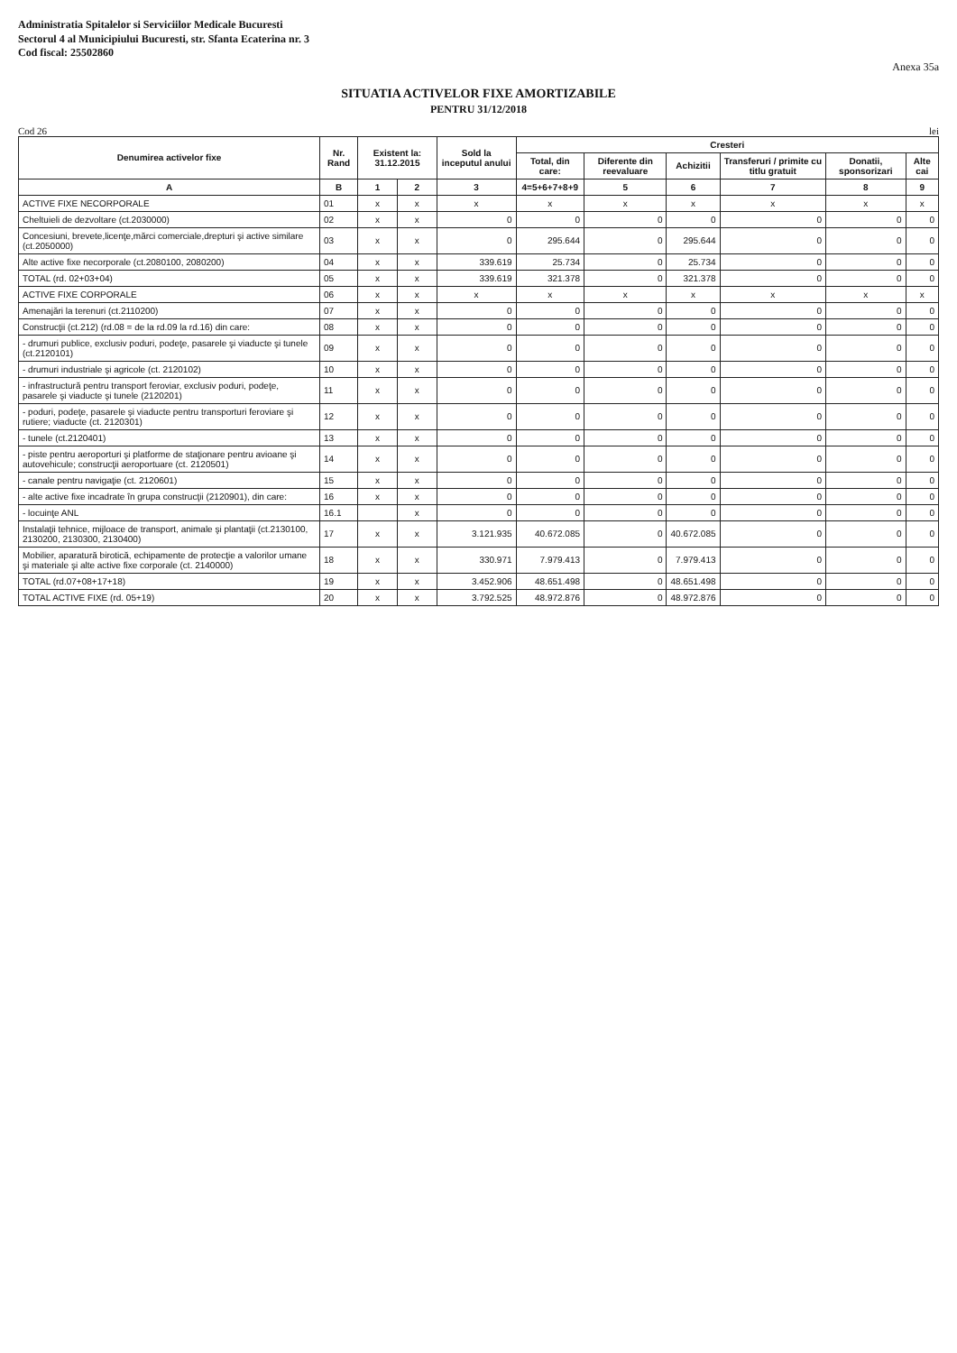Administratia Spitalelor si Serviciilor Medicale Bucuresti
Sectorul 4 al Municipiului Bucuresti, str. Sfanta Ecaterina nr. 3
Cod fiscal: 25502860
Anexa 35a
SITUATIA ACTIVELOR FIXE AMORTIZABILE
PENTRU 31/12/2018
Cod 26 lei
| Denumirea activelor fixe | Nr. Rand | Existent la: 31.12.2015 | | Sold la inceputul anului | Cresteri | | | | | |
| --- | --- | --- | --- | --- | --- | --- | --- | --- | --- | --- |
| | | | | | Total, din care: | Diferente din reevaluare | Achizitii | Transferuri / primite cu titlu gratuit | Donatii, sponsorizari | Alte cai |
| A | B | 1 | 2 | 3 | 4=5+6+7+8+9 | 5 | 6 | 7 | 8 | 9 |
| ACTIVE FIXE NECORPORALE | 01 | x | x | x | x | x | x | x | x | x |
| Cheltuieli de dezvoltare (ct.2030000) | 02 | x | x | 0 | 0 | 0 | 0 | 0 | 0 | 0 |
| Concesiuni, brevete,licenţe,mărci comerciale,drepturi şi active similare (ct.2050000) | 03 | x | x | 0 | 295.644 | 0 | 295.644 | 0 | 0 | 0 |
| Alte active fixe necorporale (ct.2080100, 2080200) | 04 | x | x | 339.619 | 25.734 | 0 | 25.734 | 0 | 0 | 0 |
| TOTAL (rd. 02+03+04) | 05 | x | x | 339.619 | 321.378 | 0 | 321.378 | 0 | 0 | 0 |
| ACTIVE FIXE CORPORALE | 06 | x | x | x | x | x | x | x | x | x |
| Amenajări la terenuri (ct.2110200) | 07 | x | x | 0 | 0 | 0 | 0 | 0 | 0 | 0 |
| Construcţii (ct.212) (rd.08 = de la rd.09 la rd.16) din care: | 08 | x | x | 0 | 0 | 0 | 0 | 0 | 0 | 0 |
| - drumuri publice, exclusiv poduri, podeţe, pasarele şi viaducte şi tunele (ct.2120101) | 09 | x | x | 0 | 0 | 0 | 0 | 0 | 0 | 0 |
| - drumuri industriale şi agricole (ct. 2120102) | 10 | x | x | 0 | 0 | 0 | 0 | 0 | 0 | 0 |
| - infrastructură pentru transport feroviar, exclusiv poduri, podeţe, pasarele şi viaducte şi tunele (2120201) | 11 | x | x | 0 | 0 | 0 | 0 | 0 | 0 | 0 |
| - poduri, podeţe, pasarele şi viaducte pentru transporturi feroviare şi rutiere; viaducte (ct. 2120301) | 12 | x | x | 0 | 0 | 0 | 0 | 0 | 0 | 0 |
| - tunele (ct.2120401) | 13 | x | x | 0 | 0 | 0 | 0 | 0 | 0 | 0 |
| - piste pentru aeroporturi şi platforme de staţionare pentru avioane şi autovehicule; construcţii aeroportuare (ct. 2120501) | 14 | x | x | 0 | 0 | 0 | 0 | 0 | 0 | 0 |
| - canale pentru navigaţie (ct. 2120601) | 15 | x | x | 0 | 0 | 0 | 0 | 0 | 0 | 0 |
| - alte active fixe incadrate în grupa construcţii (2120901), din care: | 16 | x | x | 0 | 0 | 0 | 0 | 0 | 0 | 0 |
| - locuinţe ANL | 16.1 | | x | 0 | 0 | 0 | 0 | 0 | 0 | 0 |
| Instalaţii tehnice, mijloace de transport, animale şi plantaţii (ct.2130100, 2130200, 2130300, 2130400) | 17 | x | x | 3.121.935 | 40.672.085 | 0 | 40.672.085 | 0 | 0 | 0 |
| Mobilier, aparatură birotică, echipamente de protecţie a valorilor umane şi materiale şi alte active fixe corporale (ct. 2140000) | 18 | x | x | 330.971 | 7.979.413 | 0 | 7.979.413 | 0 | 0 | 0 |
| TOTAL (rd.07+08+17+18) | 19 | x | x | 3.452.906 | 48.651.498 | 0 | 48.651.498 | 0 | 0 | 0 |
| TOTAL ACTIVE FIXE (rd. 05+19) | 20 | x | x | 3.792.525 | 48.972.876 | 0 | 48.972.876 | 0 | 0 | 0 |